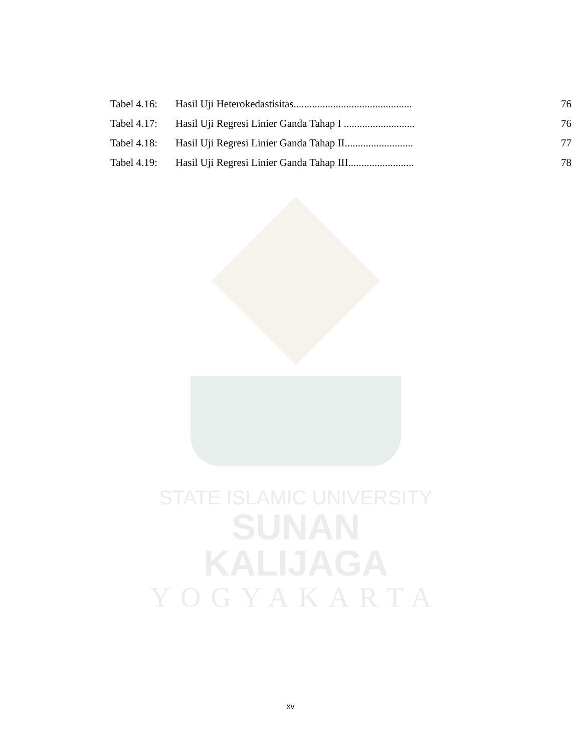| Tabel 4.16: | Hasil Uji Heterokedastisitas............................................. | 76 |
| Tabel 4.17: | Hasil Uji Regresi Linier Ganda Tahap I ........................... | 76 |
| Tabel 4.18: | Hasil Uji Regresi Linier Ganda Tahap II.......................... | 77 |
| Tabel 4.19: | Hasil Uji Regresi Linier Ganda Tahap III......................... | 78 |
STATE ISLAMIC UNIVERSITY
SUNAN KALIJAGA
YOGYAKARTA
xv